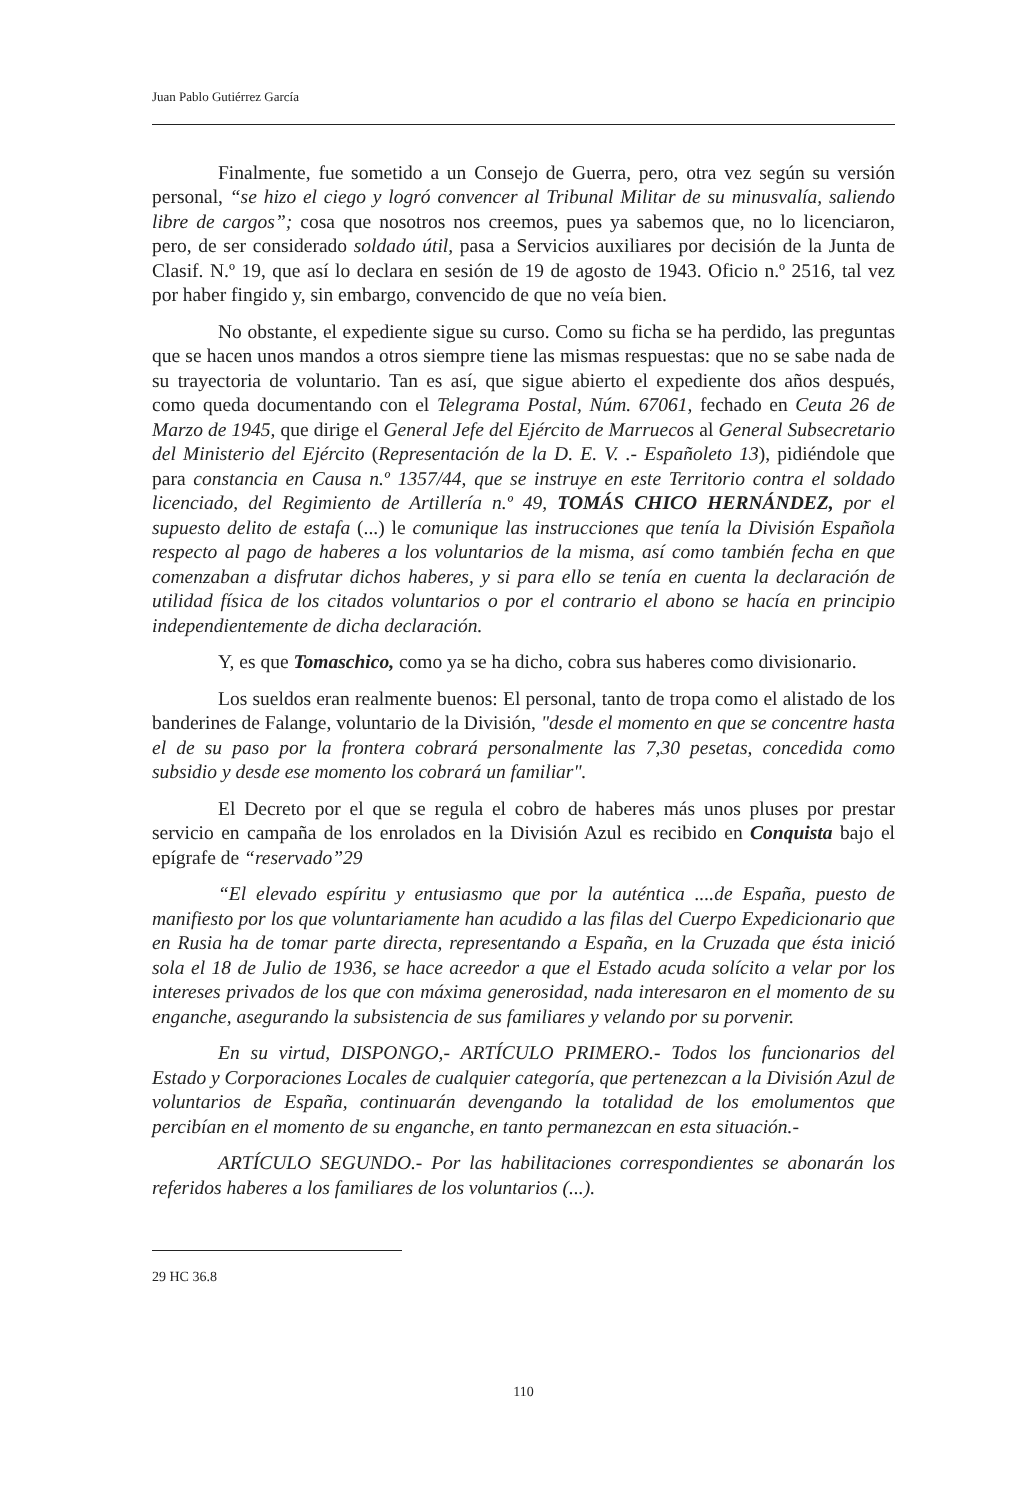Juan Pablo Gutiérrez García
Finalmente, fue sometido a un Consejo de Guerra, pero, otra vez según su versión personal, “se hizo el ciego y logró convencer al Tribunal Militar de su minusvalía, saliendo libre de cargos”; cosa que nosotros nos creemos, pues ya sabemos que, no lo licenciaron, pero, de ser considerado soldado útil, pasa a Servicios auxiliares por decisión de la Junta de Clasif. N.º 19, que así lo declara en sesión de 19 de agosto de 1943. Oficio n.º 2516, tal vez por haber fingido y, sin embargo, convencido de que no veía bien.
No obstante, el expediente sigue su curso. Como su ficha se ha perdido, las preguntas que se hacen unos mandos a otros siempre tiene las mismas respuestas: que no se sabe nada de su trayectoria de voluntario. Tan es así, que sigue abierto el expediente dos años después, como queda documentando con el Telegrama Postal, Núm. 67061, fechado en Ceuta 26 de Marzo de 1945, que dirige el General Jefe del Ejército de Marruecos al General Subsecretario del Ministerio del Ejército (Representación de la D. E. V. .- Españoleto 13), pidiéndole que para constancia en Causa n.º 1357/44, que se instruye en este Territorio contra el soldado licenciado, del Regimiento de Artillería n.º 49, TOMÁS CHICO HERNÁNDEZ, por el supuesto delito de estafa (...) le comunique las instrucciones que tenía la División Española respecto al pago de haberes a los voluntarios de la misma, así como también fecha en que comenzaban a disfrutar dichos haberes, y si para ello se tenía en cuenta la declaración de utilidad física de los citados voluntarios o por el contrario el abono se hacía en principio independientemente de dicha declaración.
Y, es que Tomaschico, como ya se ha dicho, cobra sus haberes como divisionario.
Los sueldos eran realmente buenos: El personal, tanto de tropa como el alistado de los banderines de Falange, voluntario de la División, "desde el momento en que se concentre hasta el de su paso por la frontera cobrará personalmente las 7,30 pesetas, concedida como subsidio y desde ese momento los cobrará un familiar".
El Decreto por el que se regula el cobro de haberes más unos pluses por prestar servicio en campaña de los enrolados en la División Azul es recibido en Conquista bajo el epígrafe de “reservado”29
“El elevado espíritu y entusiasmo que por la auténtica ....de España, puesto de manifiesto por los que voluntariamente han acudido a las filas del Cuerpo Expedicionario que en Rusia ha de tomar parte directa, representando a España, en la Cruzada que ésta inició sola el 18 de Julio de 1936, se hace acreedor a que el Estado acuda solícito a velar por los intereses privados de los que con máxima generosidad, nada interesaron en el momento de su enganche, asegurando la subsistencia de sus familiares y velando por su porvenir.
En su virtud, DISPONGO,- ARTÍCULO PRIMERO.- Todos los funcionarios del Estado y Corporaciones Locales de cualquier categoría, que pertenezcan a la División Azul de voluntarios de España, continuarán devengando la totalidad de los emolumentos que percibían en el momento de su enganche, en tanto permanezcan en esta situación.-
ARTÍCULO SEGUNDO.- Por las habilitaciones correspondientes se abonarán los referidos haberes a los familiares de los voluntarios (...).
29 HC 36.8
110